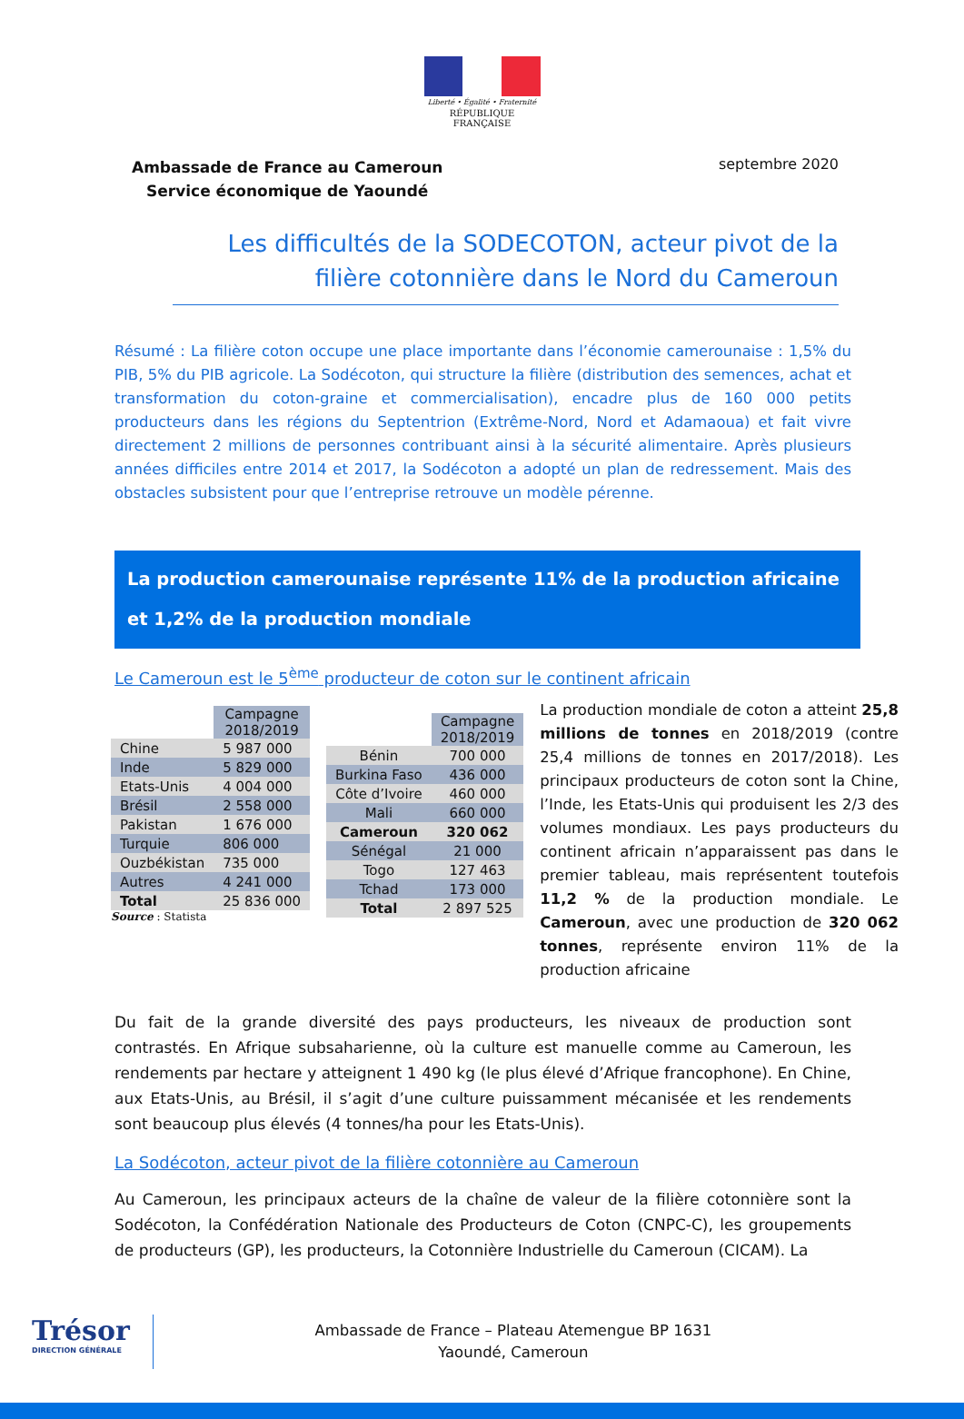Liberté • Égalité • Fraternité
RÉPUBLIQUE FRANÇAISE
Ambassade de France au Cameroun
Service économique de Yaoundé
septembre 2020
Les difficultés de la SODECOTON, acteur pivot de la filière cotonnière dans le Nord du Cameroun
Résumé : La filière coton occupe une place importante dans l’économie camerounaise : 1,5% du PIB, 5% du PIB agricole. La Sodécoton, qui structure la filière (distribution des semences, achat et transformation du coton-graine et commercialisation), encadre plus de 160 000 petits producteurs dans les régions du Septentrion (Extrême-Nord, Nord et Adamaoua) et fait vivre directement 2 millions de personnes contribuant ainsi à la sécurité alimentaire. Après plusieurs années difficiles entre 2014 et 2017, la Sodécoton a adopté un plan de redressement. Mais des obstacles subsistent pour que l’entreprise retrouve un modèle pérenne.
La production camerounaise représente 11% de la production africaine et 1,2% de la production mondiale
Le Cameroun est le 5<sup>ème</sup> producteur de coton sur le continent africain
| | Campagne 2018/2019 |
| --- | --- |
| Chine | 5 987 000 |
| Inde | 5 829 000 |
| Etats-Unis | 4 004 000 |
| Brésil | 2 558 000 |
| Pakistan | 1 676 000 |
| Turquie | 806 000 |
| Ouzbékistan | 735 000 |
| Autres | 4 241 000 |
| Total | 25 836 000 |
Source : Statista
| | Campagne 2018/2019 |
| --- | --- |
| Bénin | 700 000 |
| Burkina Faso | 436 000 |
| Côte d’Ivoire | 460 000 |
| Mali | 660 000 |
| Cameroun | 320 062 |
| Sénégal | 21 000 |
| Togo | 127 463 |
| Tchad | 173 000 |
| Total | 2 897 525 |
La production mondiale de coton a atteint 25,8 millions de tonnes en 2018/2019 (contre 25,4 millions de tonnes en 2017/2018). Les principaux producteurs de coton sont la Chine, l’Inde, les Etats-Unis qui produisent les 2/3 des volumes mondiaux. Les pays producteurs du continent africain n’apparaissent pas dans le premier tableau, mais représentent toutefois 11,2 % de la production mondiale. Le Cameroun, avec une production de 320 062 tonnes, représente environ 11% de la production africaine
Du fait de la grande diversité des pays producteurs, les niveaux de production sont contrastés. En Afrique subsaharienne, où la culture est manuelle comme au Cameroun, les rendements par hectare y atteignent 1 490 kg (le plus élevé d’Afrique francophone). En Chine, aux Etats-Unis, au Brésil, il s’agit d’une culture puissamment mécanisée et les rendements sont beaucoup plus élevés (4 tonnes/ha pour les Etats-Unis).
La Sodécoton, acteur pivot de la filière cotonnière au Cameroun
Au Cameroun, les principaux acteurs de la chaîne de valeur de la filière cotonnière sont la Sodécoton, la Confédération Nationale des Producteurs de Coton (CNPC-C), les groupements de producteurs (GP), les producteurs, la Cotonnière Industrielle du Cameroun (CICAM). La
Trésor
DIRECTION GÉNÉRALE
Ambassade de France – Plateau Atemengue BP 1631
Yaoundé, Cameroun